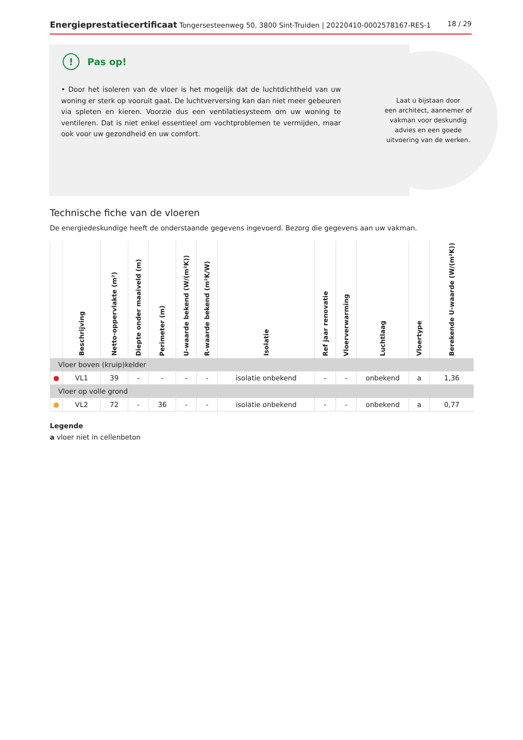Energieprestatiecertificaat Tongersesteenweg 50, 3800 Sint-Truiden | 20220410-0002578167-RES-1
18 / 29
Laat u bijstaan door
een architect, aannemer of
vakman voor deskundig
advies en een goede
uitvoering van de werken.
! Pas op!
• Door het isoleren van de vloer is het mogelijk dat de luchtdichtheid van uw woning er sterk op vooruit gaat. De luchtverversing kan dan niet meer gebeuren via spleten en kieren. Voorzie dus een ventilatiesysteem om uw woning te ventileren. Dat is niet enkel essentieel om vochtproblemen te vermijden, maar ook voor uw gezondheid en uw comfort.
Technische fiche van de vloeren
De energiedeskundige heeft de onderstaande gegevens ingevoerd. Bezorg die gegevens aan uw vakman.
| | Beschrijving | Netto-oppervlakte (m²) | Diepte onder maaiveld (m) | Perimeter (m) | U-waarde bekend (W/(m²K)) | R-waarde bekend (m²K/W) | Isolatie | Ref jaar renovatie | Vloerverwarming | Luchtlaag | Vloertype | Berekende U-waarde (W/(m²K)) |
| --- | --- | --- | --- | --- | --- | --- | --- | --- | --- | --- | --- | --- |
| Vloer boven (kruip)kelder | | | | | | | | | | | | |
| ● | VL1 | 39 | - | - | - | - | isolatie onbekend | - | - | onbekend | a | 1,36 |
| Vloer op volle grond | | | | | | | | | | | | |
| ● | VL2 | 72 | - | 36 | - | - | isolatie onbekend | - | - | onbekend | a | 0,77 |
Legende
a vloer niet in cellenbeton